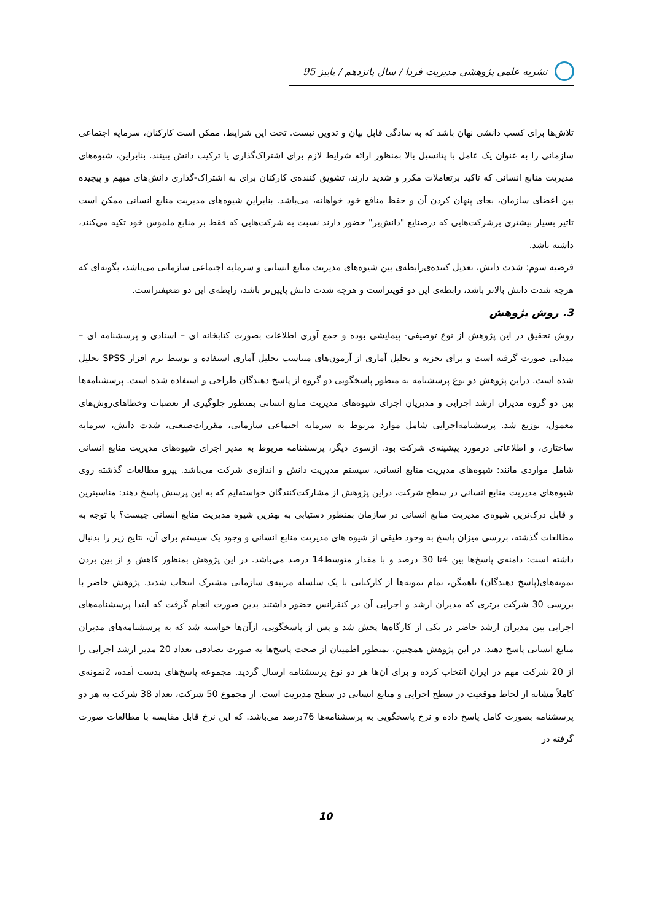نشریه علمی پژوهشی مدیریت فردا / سال پانزدهم / پاییز 95
تلاش‌ها برای کسب دانشی نهان باشد که به سادگی قابل بیان و تدوین نیست. تحت این شرایط، ممکن است کارکنان، سرمایه اجتماعی سازمانی را به عنوان یک عامل با پتانسیل بالا بمنظور ارائه شرایط لازم برای اشتراک‌گذاری یا ترکیب دانش ببینند. بنابراین، شیوه‌های مدیریت منابع انسانی که تاکید برتعاملات مکرر و شدید دارند، تشویق کننده‌ی کارکنان برای به اشتراک-گذاری دانش‌های مبهم و پیچیده بین اعضای سازمان، بجای پنهان کردن آن و حفظ منافع خود خواهانه، می‌باشد. بنابراین شیوه‌های مدیریت منابع انسانی ممکن است تاثیر بسیار بیشتری برشرکت‌هایی که درصنایع "دانش‌بر" حضور دارند نسبت به شرکت‌هایی که فقط بر منابع ملموس خود تکیه می‌کنند، داشته باشد.
فرضیه سوم: شدت دانش، تعدیل کننده‌ی‌رابطه‌ی بین شیوه‌های مدیریت منابع انسانی و سرمایه اجتماعی سازمانی می‌باشد، بگونه‌ای که هرچه شدت دانش بالاتر باشد، رابطه‌ی این دو قویتراست و هرچه شدت دانش پایین‌تر باشد، رابطه‌ی این دو ضعیفتراست.
3. روش پژوهش
روش تحقیق در این پژوهش از نوع توصیفی- پیمایشی بوده و جمع آوری اطلاعات بصورت کتابخانه ای – اسنادی و پرسشنامه ای – میدانی صورت گرفته است و برای تجزیه و تحلیل آماری از آزمون‌های متناسب تحلیل آماری استفاده و توسط نرم افزار SPSS تحلیل شده است. دراین پژوهش دو نوع پرسشنامه به منظور پاسخگویی دو گروه از پاسخ دهندگان طراحی و استفاده شده است. پرسشنامه‌ها بین دو گروه مدیران ارشد اجرایی و مدیریان اجرای شیوه‌های مدیریت منابع انسانی بمنظور جلوگیری از تعصبات وخطاهای‌روش‌های معمول، توزیع شد. پرسشنامه‌اجرایی شامل موارد مربوط به سرمایه اجتماعی سازمانی، مقررات‌صنعتی، شدت دانش، سرمایه ساختاری، و اطلاعاتی درمورد پیشینه‌ی شرکت بود. ازسوی دیگر، پرسشنامه مربوط به مدیر اجرای شیوه‌های مدیریت منابع انسانی شامل مواردی مانند: شیوه‌های مدیریت منابع انسانی، سیستم مدیریت دانش و اندازه‌ی شرکت می‌باشد. پیرو مطالعات گذشته روی شیوه‌های مدیریت منابع انسانی در سطح شرکت، دراین پژوهش از مشارکت‌کنندگان خواسته‌ایم که به این پرسش پاسخ دهند: مناسبترین و قابل درک‌ترین شیوه‌ی مدیریت منابع انسانی در سازمان بمنظور دستیابی به بهترین شیوه مدیریت منابع انسانی چیست؟ با توجه به مطالعات گذشته، بررسی میزان پاسخ به وجود طیفی از شیوه های مدیریت منابع انسانی و وجود یک سیستم برای آن، نتایج زیر را بدنبال داشته است: دامنه‌ی پاسخ‌ها بین 4تا 30 درصد و با مقدار متوسط14 درصد می‌باشد. در این پژوهش بمنظور کاهش و از بین بردن نمونه‌های(پاسخ دهندگان) ناهمگن، تمام نمونه‌ها از کارکنانی با یک سلسله مرتبه‌ی سازمانی مشترک انتخاب شدند. پژوهش حاضر با بررسی 30 شرکت برتری که مدیران ارشد و اجرایی آن در کنفرانس حضور داشتند بدین صورت انجام گرفت که ابتدا پرسشنامه‌های اجرایی بین مدیران ارشد حاضر در یکی از کارگاه‌ها پخش شد و پس از پاسخگویی، ازآن‌ها خواسته شد که به پرسشنامه‌های مدیران منابع انسانی پاسخ دهند. در این پژوهش همچنین، بمنظور اطمینان از صحت پاسخ‌ها به صورت تصادفی تعداد 20 مدیر ارشد اجرایی را از 20 شرکت مهم در ایران انتخاب کرده و برای آن‌ها هر دو نوع پرسشنامه ارسال گردید. مجموعه پاسخ‌های بدست آمده، 2نمونه‌ی کاملاً مشابه از لحاظ موقعیت در سطح اجرایی و منابع انسانی در سطح مدیریت است. از مجموع 50 شرکت، تعداد 38 شرکت به هر دو پرسشنامه بصورت کامل پاسخ داده و نرخ پاسخگویی به پرسشنامه‌ها 76درصد می‌باشد. که این نرخ قابل مقایسه با مطالعات صورت گرفته در
10